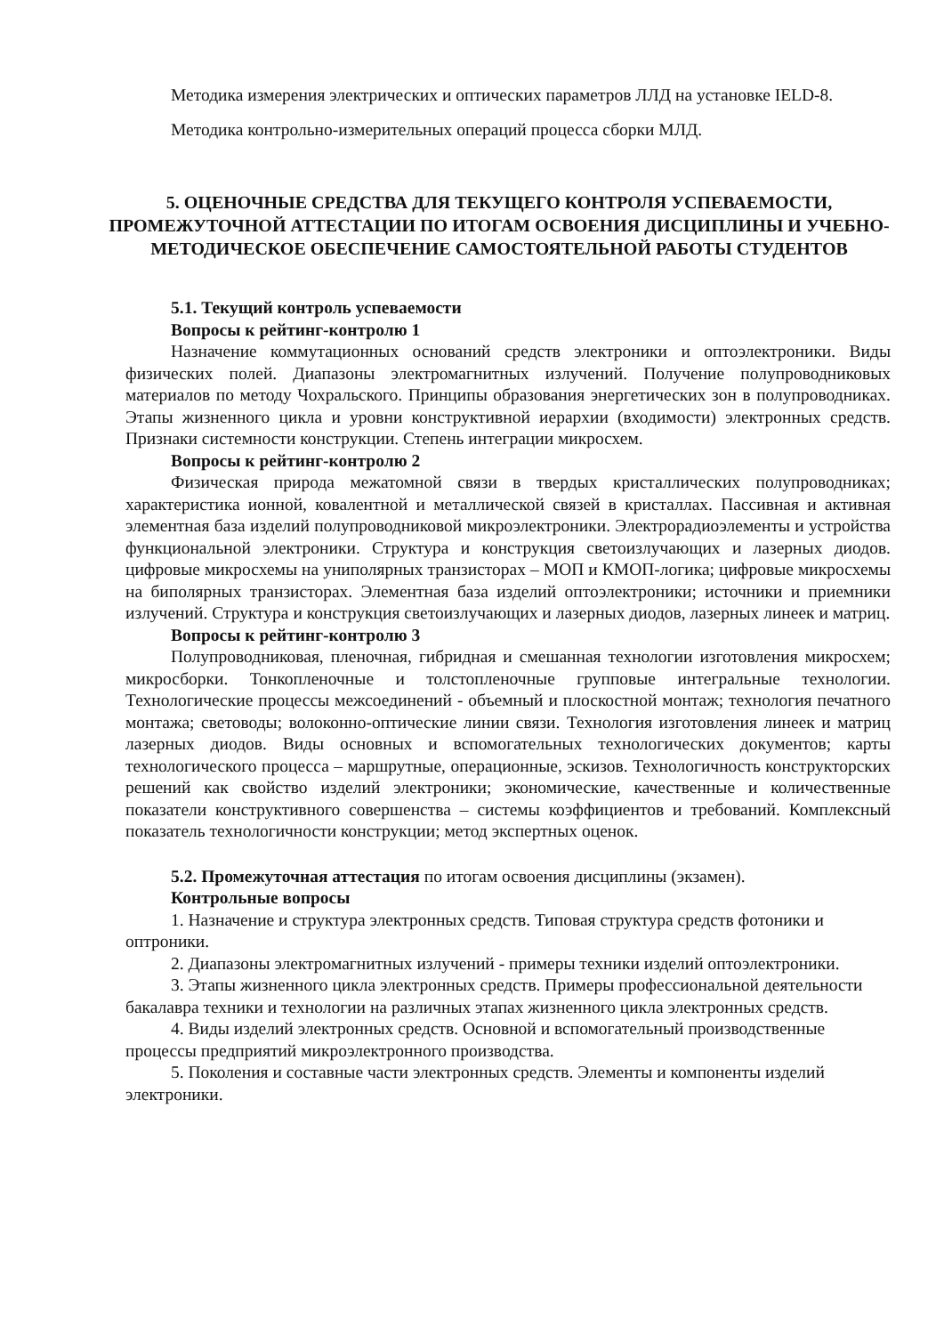Методика измерения электрических и оптических параметров ЛЛД на установке IELD-8.
Методика контрольно-измерительных операций процесса сборки МЛД.
5. ОЦЕНОЧНЫЕ СРЕДСТВА ДЛЯ ТЕКУЩЕГО КОНТРОЛЯ УСПЕВАЕМОСТИ, ПРОМЕЖУТОЧНОЙ АТТЕСТАЦИИ ПО ИТОГАМ ОСВОЕНИЯ ДИСЦИПЛИНЫ И УЧЕБНО-МЕТОДИЧЕСКОЕ ОБЕСПЕЧЕНИЕ САМОСТОЯТЕЛЬНОЙ РАБОТЫ СТУДЕНТОВ
5.1. Текущий контроль успеваемости
Вопросы к рейтинг-контролю 1
Назначение коммутационных оснований средств электроники и оптоэлектроники. Виды физических полей. Диапазоны электромагнитных излучений. Получение полупроводниковых материалов по методу Чохральского. Принципы образования энергетических зон в полупроводниках. Этапы жизненного цикла и уровни конструктивной иерархии (входимости) электронных средств. Признаки системности конструкции. Степень интеграции микросхем.
Вопросы к рейтинг-контролю 2
Физическая природа межатомной связи в твердых кристаллических полупроводниках; характеристика ионной, ковалентной и металлической связей в кристаллах. Пассивная и активная элементная база изделий полупроводниковой микроэлектроники. Электрорадиоэлементы и устройства функциональной электроники. Структура и конструкция светоизлучающих и лазерных диодов. цифровые микросхемы на униполярных транзисторах – МОП и КМОП-логика; цифровые микросхемы на биполярных транзисторах. Элементная база изделий оптоэлектроники; источники и приемники излучений. Структура и конструкция светоизлучающих и лазерных диодов, лазерных линеек и матриц.
Вопросы к рейтинг-контролю 3
Полупроводниковая, пленочная, гибридная и смешанная технологии изготовления микросхем; микросборки. Тонкопленочные и толстопленочные групповые интегральные технологии. Технологические процессы межсоединений - объемный и плоскостной монтаж; технология печатного монтажа; световоды; волоконно-оптические линии связи. Технология изготовления линеек и матриц лазерных диодов. Виды основных и вспомогательных технологических документов; карты технологического процесса – маршрутные, операционные, эскизов. Технологичность конструкторских решений как свойство изделий электроники; экономические, качественные и количественные показатели конструктивного совершенства – системы коэффициентов и требований. Комплексный показатель технологичности конструкции; метод экспертных оценок.
5.2. Промежуточная аттестация по итогам освоения дисциплины (экзамен).
Контрольные вопросы
1. Назначение и структура электронных средств. Типовая структура средств фотоники и оптроники.
2. Диапазоны электромагнитных излучений - примеры техники изделий оптоэлектроники.
3. Этапы жизненного цикла электронных средств. Примеры профессиональной деятельности бакалавра техники и технологии на различных этапах жизненного цикла электронных средств.
4. Виды изделий электронных средств. Основной и вспомогательный производственные процессы предприятий микроэлектронного производства.
5. Поколения и составные части электронных средств. Элементы и компоненты изделий электроники.